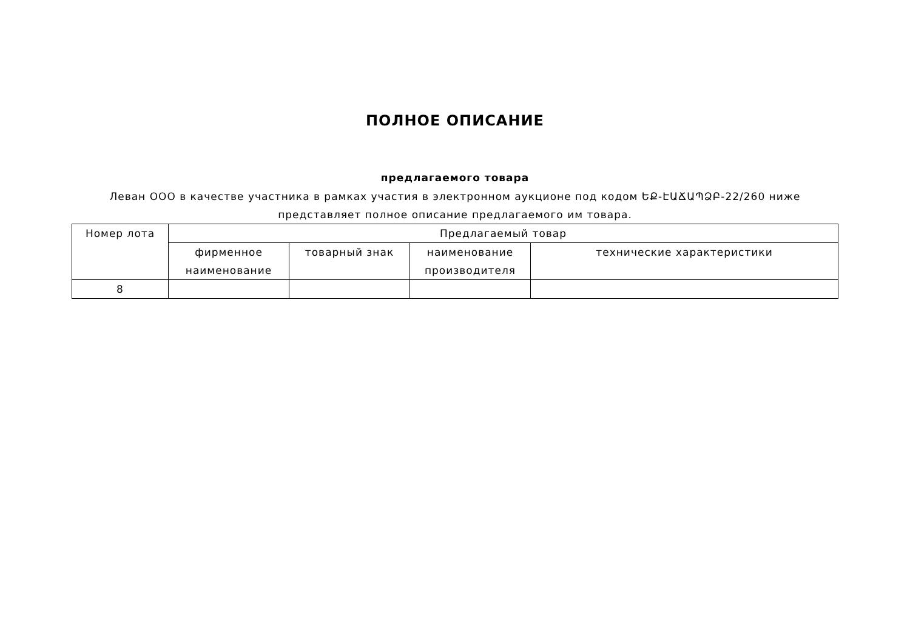ПОЛНОЕ ОПИСАНИЕ
предлагаемого товара
Леван ООО в качестве участника в рамках участия в электронном аукционе под кодом ԵՔ-ԷԱՃԱՊՁԲ-22/260 ниже представляет полное описание предлагаемого им товара.
| Номер лота | Предлагаемый товар | | | |
| --- | --- | --- | --- | --- |
| | фирменное наименование | товарный знак | наименование производителя | технические характеристики |
| 8 | | | | |